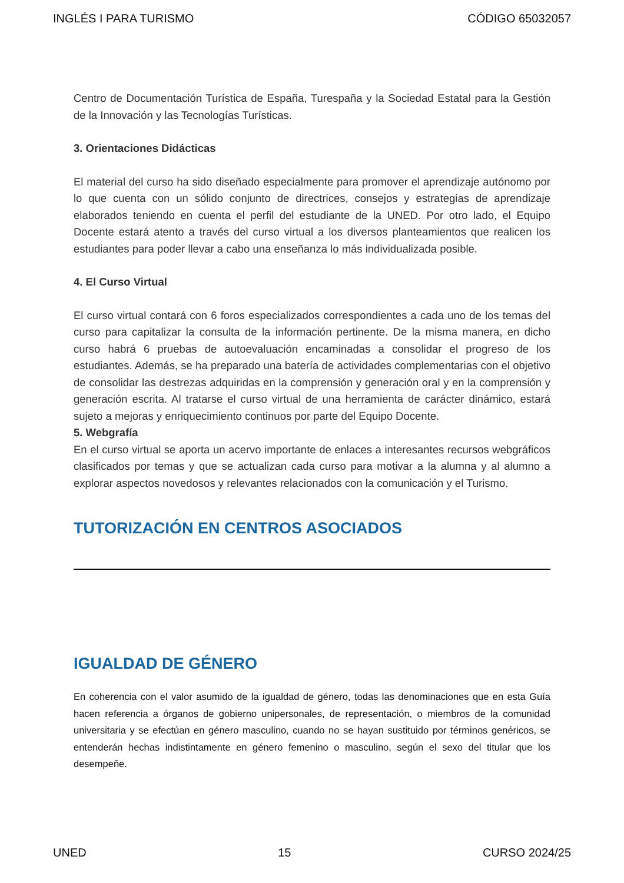INGLÉS I PARA TURISMO CÓDIGO 65032057
Centro de Documentación Turística de España, Turespaña y la Sociedad Estatal para la Gestión de la Innovación y las Tecnologías Turísticas.
3. Orientaciones Didácticas
El material del curso ha sido diseñado especialmente para promover el aprendizaje autónomo por lo que cuenta con un sólido conjunto de directrices, consejos y estrategias de aprendizaje elaborados teniendo en cuenta el perfil del estudiante de la UNED. Por otro lado, el Equipo Docente estará atento a través del curso virtual a los diversos planteamientos que realicen los estudiantes para poder llevar a cabo una enseñanza lo más individualizada posible.
4. El Curso Virtual
El curso virtual contará con 6 foros especializados correspondientes a cada uno de los temas del curso para capitalizar la consulta de la información pertinente. De la misma manera, en dicho curso habrá 6 pruebas de autoevaluación encaminadas a consolidar el progreso de los estudiantes. Además, se ha preparado una batería de actividades complementarias con el objetivo de consolidar las destrezas adquiridas en la comprensión y generación oral y en la comprensión y generación escrita. Al tratarse el curso virtual de una herramienta de carácter dinámico, estará sujeto a mejoras y enriquecimiento continuos por parte del Equipo Docente.
5. Webgrafía
En el curso virtual se aporta un acervo importante de enlaces a interesantes recursos webgráficos clasificados por temas y que se actualizan cada curso para motivar a la alumna y al alumno a explorar aspectos novedosos y relevantes relacionados con la comunicación y el Turismo.
TUTORIZACIÓN EN CENTROS ASOCIADOS
IGUALDAD DE GÉNERO
En coherencia con el valor asumido de la igualdad de género, todas las denominaciones que en esta Guía hacen referencia a órganos de gobierno unipersonales, de representación, o miembros de la comunidad universitaria y se efectúan en género masculino, cuando no se hayan sustituido por términos genéricos, se entenderán hechas indistintamente en género femenino o masculino, según el sexo del titular que los desempeñe.
UNED 15 CURSO 2024/25